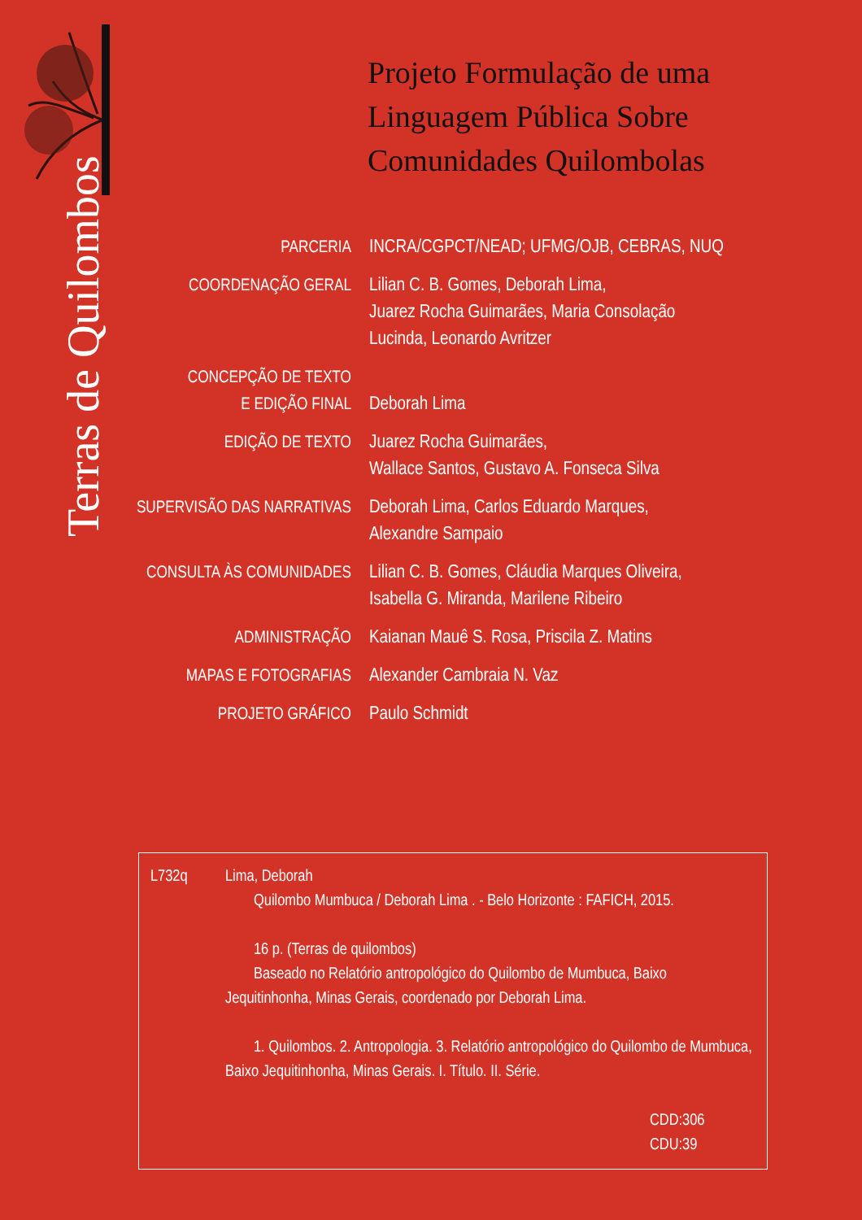Terras de Quilombos
Projeto Formulação de uma
Linguagem Pública Sobre
Comunidades Quilombolas
PARCERIA INCRA/CGPCT/NEAD; UFMG/OJB, CEBRAS, NUQ
COORDENAÇÃO GERAL Lilian C. B. Gomes, Deborah Lima,
Juarez Rocha Guimarães, Maria Consolação
Lucinda, Leonardo Avritzer
CONCEPÇÃO DE TEXTO
E EDIÇÃO FINAL
Deborah Lima
EDIÇÃO DE TEXTO Juarez Rocha Guimarães,
Wallace Santos, Gustavo A. Fonseca Silva
SUPERVISÃO DAS NARRATIVAS
Deborah Lima, Carlos Eduardo Marques,
Alexandre Sampaio
CONSULTA ÀS COMUNIDADES
Lilian C. B. Gomes, Cláudia Marques Oliveira,
Isabella G. Miranda, Marilene Ribeiro
ADMINISTRAÇÃO Kaianan Mauê S. Rosa, Priscila Z. Matins
MAPAS E FOTOGRAFIAS Alexander Cambraia N. Vaz
PROJETO GRÁFICO Paulo Schmidt
L732q Lima, Deborah
Quilombo Mumbuca / Deborah Lima . - Belo Horizonte : FAFICH, 2015.
16 p. (Terras de quilombos)
Baseado no Relatório antropológico do Quilombo de Mumbuca, Baixo Jequitinhonha, Minas Gerais, coordenado por Deborah Lima.
1. Quilombos. 2. Antropologia. 3. Relatório antropológico do Quilombo de Mumbuca, Baixo Jequitinhonha, Minas Gerais. I. Título. II. Série.
CDD:306
CDU:39